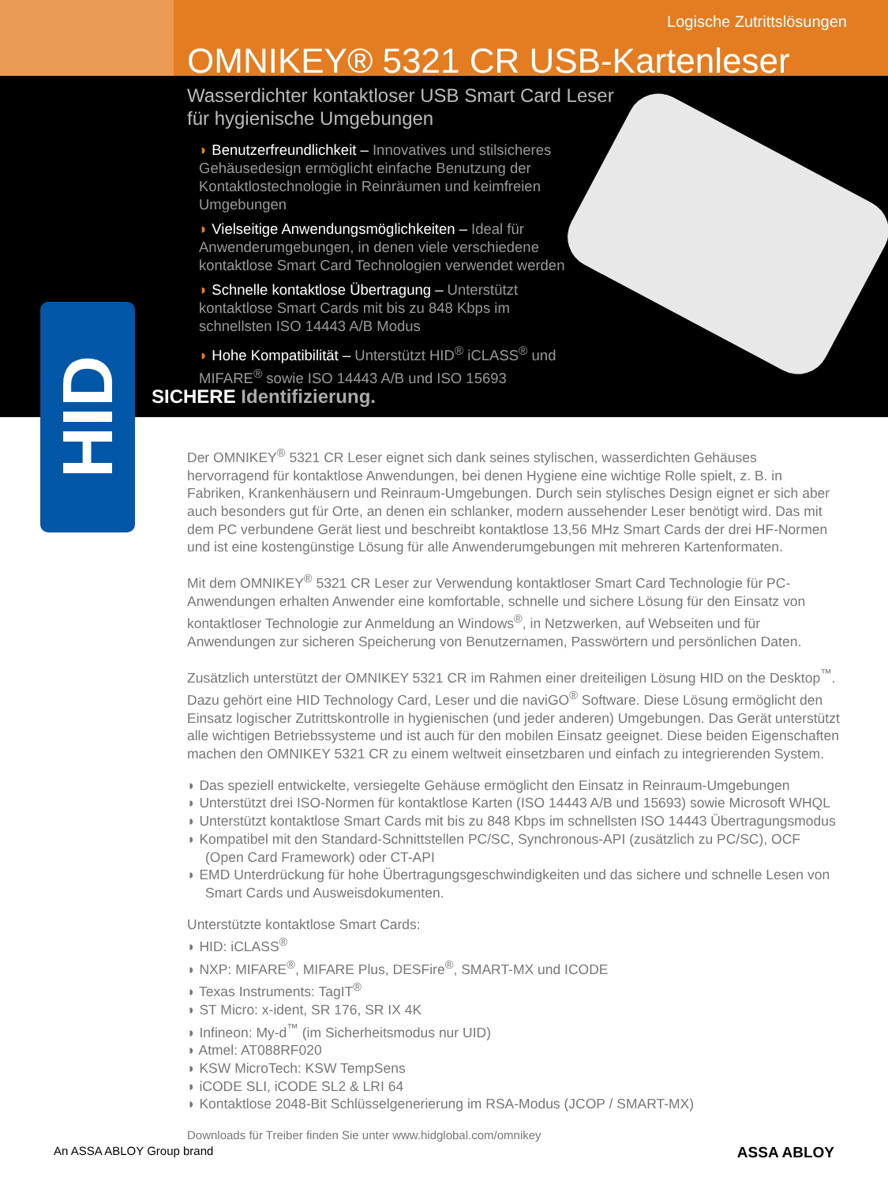Logische Zutrittslösungen
OMNIKEY® 5321 CR USB-Kartenleser
Wasserdichter kontaktloser USB Smart Card Leser
für hygienische Umgebungen
◗ Benutzerfreundlichkeit – Innovatives und stilsicheres Gehäusedesign ermöglicht einfache Benutzung der Kontaktlostechnologie in Reinräumen und keimfreien Umgebungen
◗ Vielseitige Anwendungsmöglichkeiten – Ideal für Anwenderumgebungen, in denen viele verschiedene kontaktlose Smart Card Technologien verwendet werden
◗ Schnelle kontaktlose Übertragung – Unterstützt kontaktlose Smart Cards mit bis zu 848 Kbps im schnellsten ISO 14443 A/B Modus
◗ Hohe Kompatibilität – Unterstützt HID<sup>®</sup> iCLASS<sup>®</sup> und MIFARE<sup>®</sup> sowie ISO 14443 A/B und ISO 15693
SICHERE Identifizierung.
HID
Der OMNIKEY<sup>®</sup> 5321 CR Leser eignet sich dank seines stylischen, wasserdichten Gehäuses hervorragend für kontaktlose Anwendungen, bei denen Hygiene eine wichtige Rolle spielt, z. B. in Fabriken, Krankenhäusern und Reinraum-Umgebungen. Durch sein stylisches Design eignet er sich aber auch besonders gut für Orte, an denen ein schlanker, modern aussehender Leser benötigt wird. Das mit dem PC verbundene Gerät liest und beschreibt kontaktlose 13,56 MHz Smart Cards der drei HF-Normen und ist eine kostengünstige Lösung für alle Anwenderumgebungen mit mehreren Kartenformaten.
Mit dem OMNIKEY<sup>®</sup> 5321 CR Leser zur Verwendung kontaktloser Smart Card Technologie für PC-Anwendungen erhalten Anwender eine komfortable, schnelle und sichere Lösung für den Einsatz von kontaktloser Technologie zur Anmeldung an Windows<sup>®</sup>, in Netzwerken, auf Webseiten und für Anwendungen zur sicheren Speicherung von Benutzernamen, Passwörtern und persönlichen Daten.
Zusätzlich unterstützt der OMNIKEY 5321 CR im Rahmen einer dreiteiligen Lösung HID on the Desktop<sup>™</sup>. Dazu gehört eine HID Technology Card, Leser und die naviGO<sup>®</sup> Software. Diese Lösung ermöglicht den Einsatz logischer Zutrittskontrolle in hygienischen (und jeder anderen) Umgebungen. Das Gerät unterstützt alle wichtigen Betriebssysteme und ist auch für den mobilen Einsatz geeignet. Diese beiden Eigenschaften machen den OMNIKEY 5321 CR zu einem weltweit einsetzbaren und einfach zu integrierenden System.
◗ Das speziell entwickelte, versiegelte Gehäuse ermöglicht den Einsatz in Reinraum-Umgebungen
◗ Unterstützt drei ISO-Normen für kontaktlose Karten (ISO 14443 A/B und 15693) sowie Microsoft WHQL
◗ Unterstützt kontaktlose Smart Cards mit bis zu 848 Kbps im schnellsten ISO 14443 Übertragungsmodus
◗ Kompatibel mit den Standard-Schnittstellen PC/SC, Synchronous-API (zusätzlich zu PC/SC), OCF (Open Card Framework) oder CT-API
◗ EMD Unterdrückung für hohe Übertragungsgeschwindigkeiten und das sichere und schnelle Lesen von Smart Cards und Ausweisdokumenten.
Unterstützte kontaktlose Smart Cards:
◗ HID: iCLASS<sup>®</sup>
◗ NXP: MIFARE<sup>®</sup>, MIFARE Plus, DESFire<sup>®</sup>, SMART-MX und ICODE
◗ Texas Instruments: TagIT<sup>®</sup>
◗ ST Micro: x-ident, SR 176, SR IX 4K
◗ Infineon: My-d<sup>™</sup> (im Sicherheitsmodus nur UID)
◗ Atmel: AT088RF020
◗ KSW MicroTech: KSW TempSens
◗ iCODE SLI, iCODE SL2 & LRI 64
◗ Kontaktlose 2048-Bit Schlüsselgenerierung im RSA-Modus (JCOP / SMART-MX)
Downloads für Treiber finden Sie unter www.hidglobal.com/omnikey
An ASSA ABLOY Group brand ASSA ABLOY